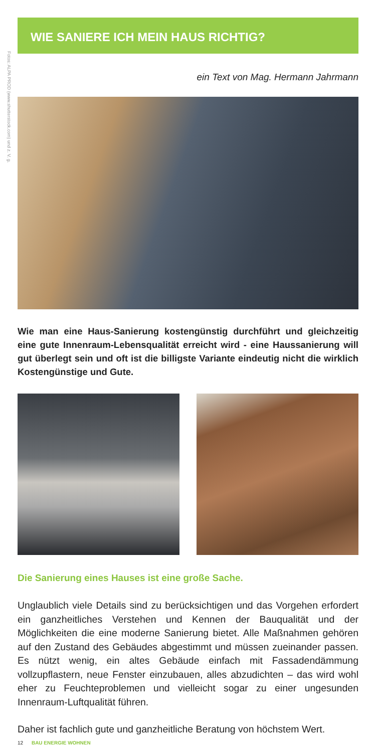Fotos: ALPA PROD (www.shutterstock.com) und z. V. g.
WIE SANIERE ICH MEIN HAUS RICHTIG?
ein Text von Mag. Hermann Jahrmann
Wie man eine Haus-Sanierung kostengünstig durchführt und gleichzeitig eine gute Innenraum-Lebensqualität erreicht wird - eine Haussanierung will gut überlegt sein und oft ist die billigste Variante eindeutig nicht die wirklich Kostengünstige und Gute.
Die Sanierung eines Hauses ist eine große Sache.
Unglaublich viele Details sind zu berücksichtigen und das Vorgehen erfordert ein ganzheitliches Verstehen und Kennen der Bauqualität und der Möglichkeiten die eine moderne Sanierung bietet. Alle Maßnahmen gehören auf den Zustand des Gebäudes abgestimmt und müssen zueinander passen. Es nützt wenig, ein altes Gebäude einfach mit Fassadendämmung vollzupflastern, neue Fenster einzubauen, alles abzudichten – das wird wohl eher zu Feuchteproblemen und vielleicht sogar zu einer ungesunden Innenraum-Luftqualität führen.
Daher ist fachlich gute und ganzheitliche Beratung von höchstem Wert.
12 BAU ENERGIE WOHNEN